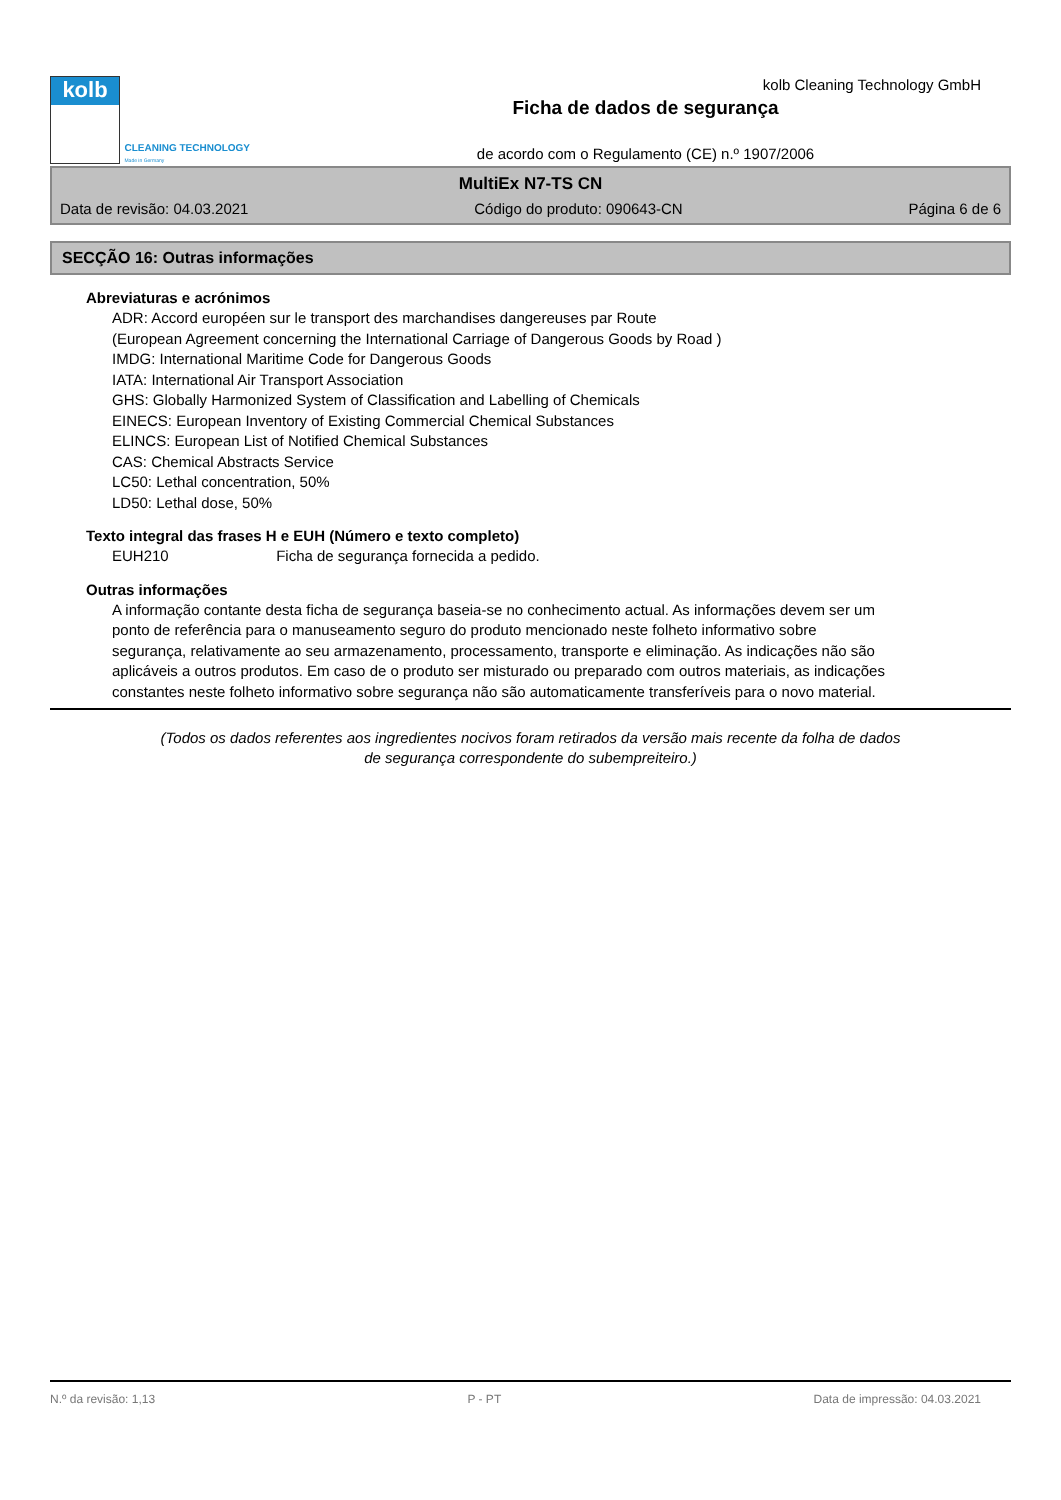kolb
CLEANING TECHNOLOGY
Made in Germany
Ficha de dados de segurança
de acordo com o Regulamento (CE) n.º 1907/2006
kolb Cleaning Technology GmbH
MultiEx N7-TS CN
Data de revisão: 04.03.2021 Código do produto: 090643-CN Página 6 de 6
SECÇÃO 16: Outras informações
Abreviaturas e acrónimos
ADR: Accord européen sur le transport des marchandises dangereuses par Route
(European Agreement concerning the International Carriage of Dangerous Goods by Road )
IMDG: International Maritime Code for Dangerous Goods
IATA: International Air Transport Association
GHS: Globally Harmonized System of Classification and Labelling of Chemicals
EINECS: European Inventory of Existing Commercial Chemical Substances
ELINCS: European List of Notified Chemical Substances
CAS: Chemical Abstracts Service
LC50: Lethal concentration, 50%
LD50: Lethal dose, 50%
Texto integral das frases H e EUH (Número e texto completo)
EUH210 Ficha de segurança fornecida a pedido.
Outras informações
A informação contante desta ficha de segurança baseia-se no conhecimento actual. As informações devem ser um ponto de referência para o manuseamento seguro do produto mencionado neste folheto informativo sobre segurança, relativamente ao seu armazenamento, processamento, transporte e eliminação. As indicações não são aplicáveis a outros produtos. Em caso de o produto ser misturado ou preparado com outros materiais, as indicações constantes neste folheto informativo sobre segurança não são automaticamente transferíveis para o novo material.
(Todos os dados referentes aos ingredientes nocivos foram retirados da versão mais recente da folha de dados
de segurança correspondente do subempreiteiro.)
N.º da revisão: 1,13 P - PT Data de impressão: 04.03.2021